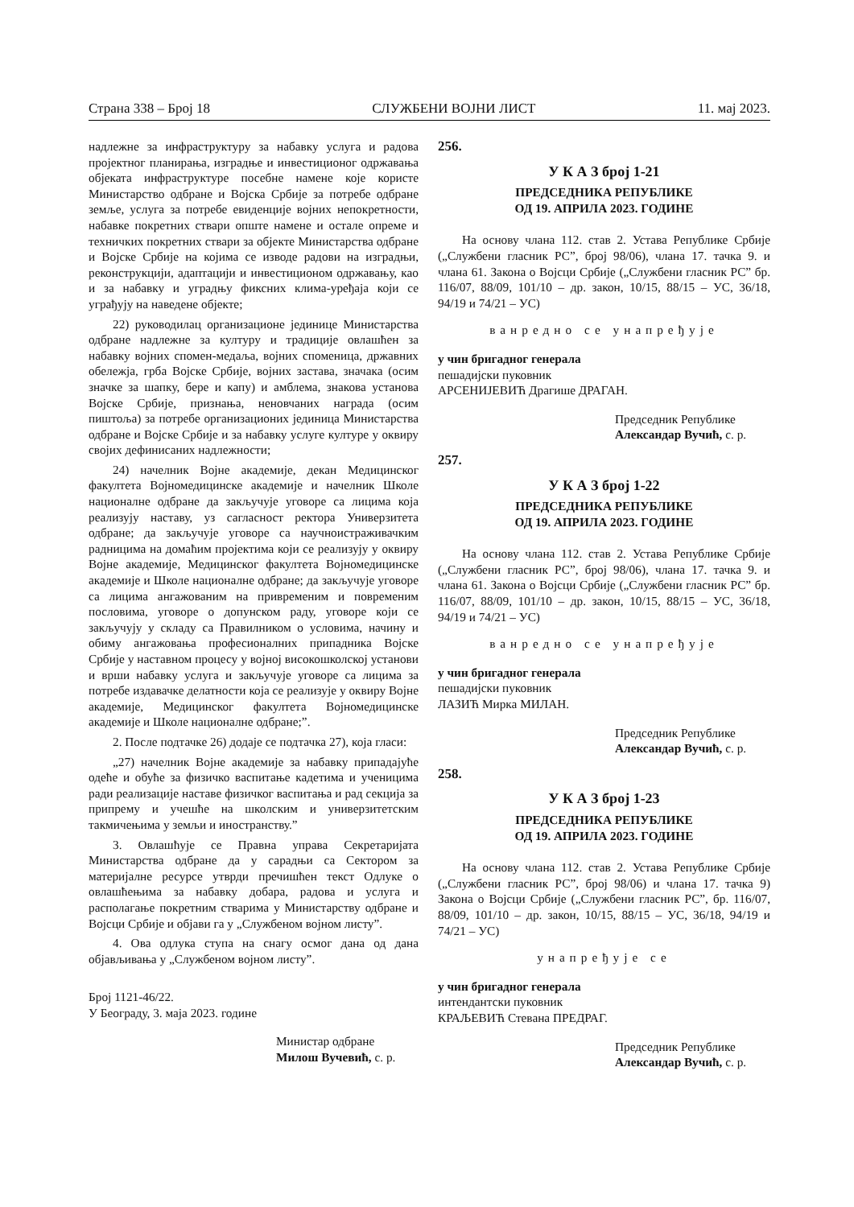Страна 338 – Број 18 СЛУЖБЕНИ ВОЈНИ ЛИСТ 11. мај 2023.
надлежне за инфраструктуру за набавку услуга и радова пројектног планирања, изградње и инвестиционог одржавања објеката инфраструктуре посебне намене које користе Министарство одбране и Војска Србије за потребе одбране земље, услуга за потребе евиденције војних непокретности, набавке покретних ствари опште намене и остале опреме и техничких покретних ствари за објекте Министарства одбране и Војске Србије на којима се изводе радови на изградњи, реконструкцији, адаптацији и инвестиционом одржавању, као и за набавку и уградњу фиксних клима-уређаја који се уграђују на наведене објекте;
22) руководилац организационе јединице Министарства одбране надлежне за културу и традиције овлашћен за набавку војних спомен-медаља, војних споменица, државних обележја, грба Војске Србије, војних застава, значака (осим значке за шапку, бере и капу) и амблема, знакова установа Војске Србије, признања, неновчаних награда (осим пиштоља) за потребе организационих јединица Министарства одбране и Војске Србије и за набавку услуге културе у оквиру својих дефинисаних надлежности;
24) начелник Војне академије, декан Медицинског факултета Војномедицинске академије и начелник Школе националне одбране да закључује уговоре са лицима која реализују наставу, уз сагласност ректора Универзитета одбране; да закључује уговоре са научноистраживачким радницима на домаћим пројектима који се реализују у оквиру Војне академије, Медицинског факултета Војномедицинске академије и Школе националне одбране; да закључује уговоре са лицима ангажованим на привременим и повременим пословима, уговоре о допунском раду, уговоре који се закључују у складу са Правилником о условима, начину и обиму ангажовања професионалних припадника Војске Србије у наставном процесу у војној високошколској установи и врши набавку услуга и закључује уговоре са лицима за потребе издавачке делатности која се реализује у оквиру Војне академије, Медицинског факултета Војномедицинске академије и Школе националне одбране;”.
2. После подтачке 26) додаје се подтачка 27), која гласи:
„27) начелник Војне академије за набавку припадајуће одеће и обуће за физичко васпитање кадетима и ученицима ради реализације наставе физичког васпитања и рад секција за припрему и учешће на школским и универзитетским такмичењима у земљи и иностранству.”
3. Овлашћује се Правна управа Секретаријата Министарства одбране да у сарадњи са Сектором за материјалне ресурсе утврди пречишћен текст Одлуке о овлашћењима за набавку добара, радова и услуга и располагање покретним стварима у Министарству одбране и Војсци Србије и објави га у „Службеном војном листу”.
4. Ова одлука ступа на снагу осмог дана од дана објављивања у „Службеном војном листу”.
Број 1121-46/22.
У Београду, 3. маја 2023. године
Министар одбране
Милош Вучевић, с. р.
256.
У К А З број 1-21
ПРЕДСЕДНИКА РЕПУБЛИКЕ
ОД 19. АПРИЛА 2023. ГОДИНЕ
На основу члана 112. став 2. Устава Републике Србије („Службени гласник РС”, број 98/06), члана 17. тачка 9. и члана 61. Закона о Војсци Србије („Службени гласник РС” бр. 116/07, 88/09, 101/10 – др. закон, 10/15, 88/15 – УС, 36/18, 94/19 и 74/21 – УС)
ванредно се унапређује
у чин бригадног генерала
пешадијски пуковник
АРСЕНИЈЕВИЋ Драгише ДРАГАН.
Председник Републике
Александар Вучић, с. р.
257.
У К А З број 1-22
ПРЕДСЕДНИКА РЕПУБЛИКЕ
ОД 19. АПРИЛА 2023. ГОДИНЕ
На основу члана 112. став 2. Устава Републике Србије („Службени гласник РС”, број 98/06), члана 17. тачка 9. и члана 61. Закона о Војсци Србије („Службени гласник РС” бр. 116/07, 88/09, 101/10 – др. закон, 10/15, 88/15 – УС, 36/18, 94/19 и 74/21 – УС)
ванредно се унапређује
у чин бригадног генерала
пешадијски пуковник
ЛАЗИЋ Мирка МИЛАН.
Председник Републике
Александар Вучић, с. р.
258.
У К А З број 1-23
ПРЕДСЕДНИКА РЕПУБЛИКЕ
ОД 19. АПРИЛА 2023. ГОДИНЕ
На основу члана 112. став 2. Устава Републике Србије („Службени гласник РС”, број 98/06) и члана 17. тачка 9) Закона о Војсци Србије („Службени гласник РС”, бр. 116/07, 88/09, 101/10 – др. закон, 10/15, 88/15 – УС, 36/18, 94/19 и 74/21 – УС)
унапређује се
у чин бригадног генерала
интендантски пуковник
КРАЉЕВИЋ Стевана ПРЕДРАГ.
Председник Републике
Александар Вучић, с. р.